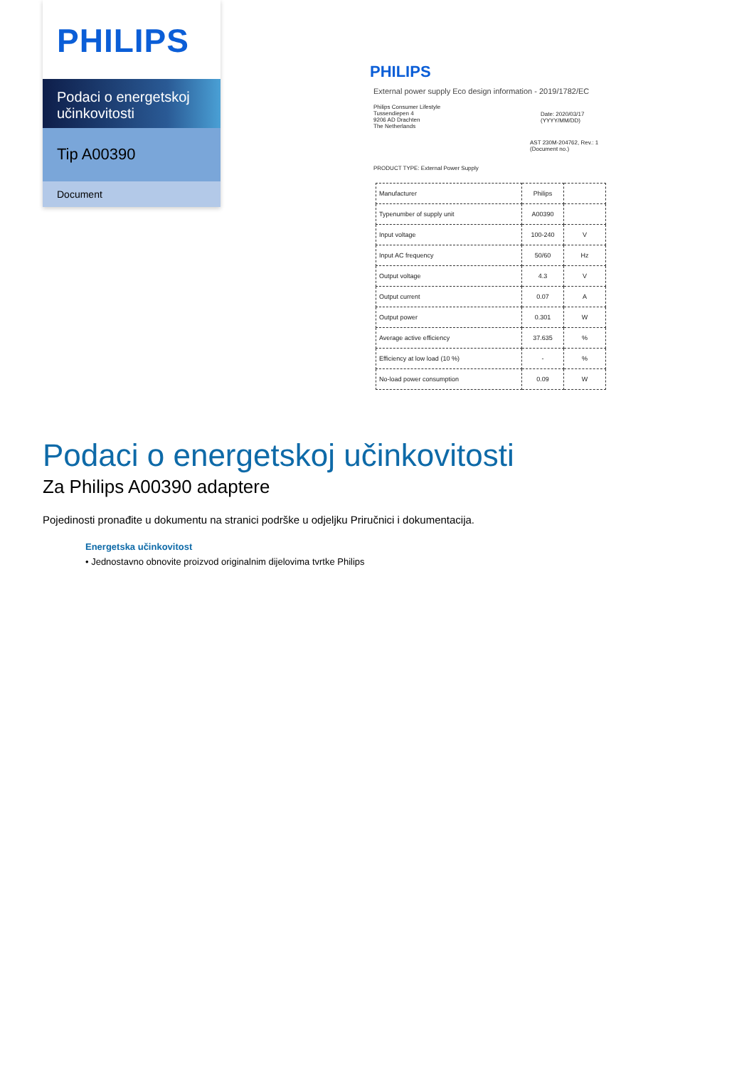PHILIPS
Podaci o energetskoj učinkovitosti
Tip A00390
Document
PHILIPS
External power supply Eco design information - 2019/1782/EC
Philips Consumer Lifestyle
Tussendiepen 4
9206 AD Drachten
The Netherlands
Date: 2020/03/17
(YYYY/MM/DD)
AST 230M-204762, Rev.: 1
(Document no.)
PRODUCT TYPE: External Power Supply
| Manufacturer | Philips | |
| Typenumber of supply unit | A00390 | |
| Input voltage | 100-240 | V |
| Input AC frequency | 50/60 | Hz |
| Output voltage | 4.3 | V |
| Output current | 0.07 | A |
| Output power | 0.301 | W |
| Average active efficiency | 37.635 | % |
| Efficiency at low load (10 %) | - | % |
| No-load power consumption | 0.09 | W |
Podaci o energetskoj učinkovitosti
Za Philips A00390 adaptere
Pojedinosti pronađite u dokumentu na stranici podrške u odjeljku Priručnici i dokumentacija.
Energetska učinkovitost
• Jednostavno obnovite proizvod originalnim dijelovima tvrtke Philips